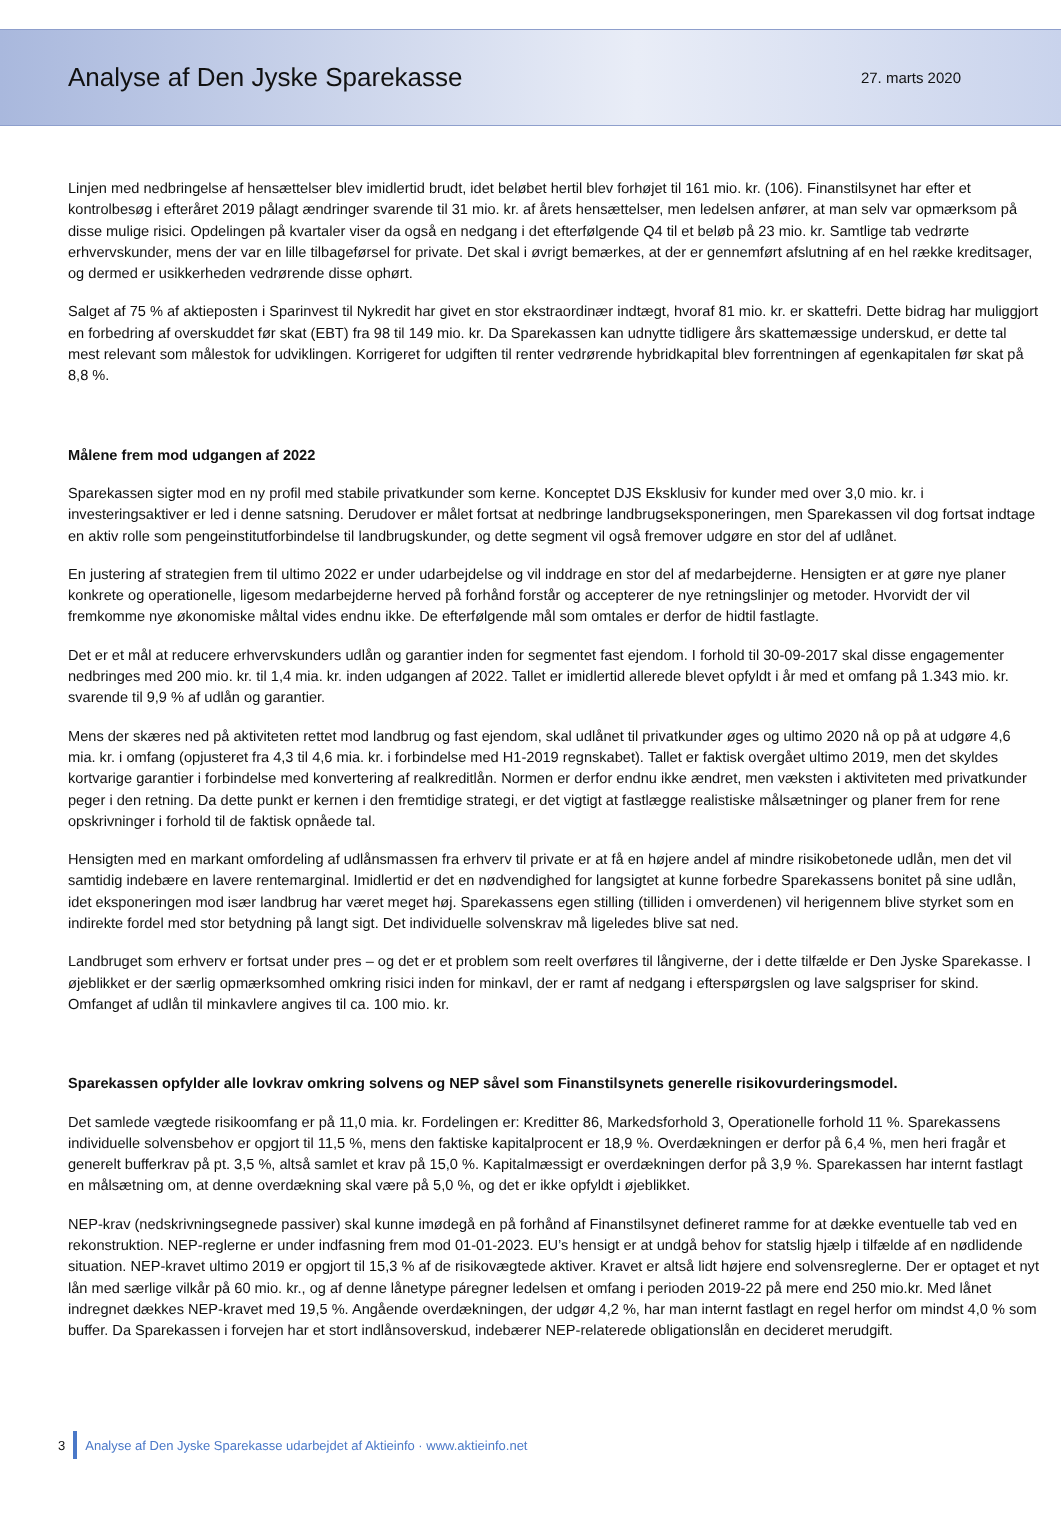Analyse af Den Jyske Sparekasse
27. marts 2020
Linjen med nedbringelse af hensættelser blev imidlertid brudt, idet beløbet hertil blev forhøjet til 161 mio. kr. (106). Finanstilsynet har efter et kontrolbesøg i efteråret 2019 pålagt ændringer svarende til 31 mio. kr. af årets hensættelser, men ledelsen anfører, at man selv var opmærksom på disse mulige risici. Opdelingen på kvartaler viser da også en nedgang i det efterfølgende Q4 til et beløb på 23 mio. kr. Samtlige tab vedrørte erhvervskunder, mens der var en lille tilbageførsel for private. Det skal i øvrigt bemærkes, at der er gennemført afslutning af en hel række kreditsager, og dermed er usikkerheden vedrørende disse ophørt.
Salget af 75 % af aktieposten i Sparinvest til Nykredit har givet en stor ekstraordinær indtægt, hvoraf 81 mio. kr. er skattefri. Dette bidrag har muliggjort en forbedring af overskuddet før skat (EBT) fra 98 til 149 mio. kr. Da Sparekassen kan udnytte tidligere års skattemæssige underskud, er dette tal mest relevant som målestok for udviklingen. Korrigeret for udgiften til renter vedrørende hybridkapital blev forrentningen af egenkapitalen før skat på 8,8 %.
Målene frem mod udgangen af 2022
Sparekassen sigter mod en ny profil med stabile privatkunder som kerne. Konceptet DJS Eksklusiv for kunder med over 3,0 mio. kr. i investeringsaktiver er led i denne satsning. Derudover er målet fortsat at nedbringe landbrugseksponeringen, men Sparekassen vil dog fortsat indtage en aktiv rolle som pengeinstitutforbindelse til landbrugskunder, og dette segment vil også fremover udgøre en stor del af udlånet.
En justering af strategien frem til ultimo 2022 er under udarbejdelse og vil inddrage en stor del af medarbejderne. Hensigten er at gøre nye planer konkrete og operationelle, ligesom medarbejderne herved på forhånd forstår og accepterer de nye retningslinjer og metoder. Hvorvidt der vil fremkomme nye økonomiske måltal vides endnu ikke. De efterfølgende mål som omtales er derfor de hidtil fastlagte.
Det er et mål at reducere erhvervskunders udlån og garantier inden for segmentet fast ejendom. I forhold til 30-09-2017 skal disse engagementer nedbringes med 200 mio. kr. til 1,4 mia. kr. inden udgangen af 2022. Tallet er imidlertid allerede blevet opfyldt i år med et omfang på 1.343 mio. kr. svarende til 9,9 % af udlån og garantier.
Mens der skæres ned på aktiviteten rettet mod landbrug og fast ejendom, skal udlånet til privatkunder øges og ultimo 2020 nå op på at udgøre 4,6 mia. kr. i omfang (opjusteret fra 4,3 til 4,6 mia. kr. i forbindelse med H1-2019 regnskabet). Tallet er faktisk overgået ultimo 2019, men det skyldes kortvarige garantier i forbindelse med konvertering af realkreditlån. Normen er derfor endnu ikke ændret, men væksten i aktiviteten med privatkunder peger i den retning. Da dette punkt er kernen i den fremtidige strategi, er det vigtigt at fastlægge realistiske målsætninger og planer frem for rene opskrivninger i forhold til de faktisk opnåede tal.
Hensigten med en markant omfordeling af udlånsmassen fra erhverv til private er at få en højere andel af mindre risikobetonede udlån, men det vil samtidig indebære en lavere rentemarginal. Imidlertid er det en nødvendighed for langsigtet at kunne forbedre Sparekassens bonitet på sine udlån, idet eksponeringen mod især landbrug har været meget høj. Sparekassens egen stilling (tilliden i omverdenen) vil herigennem blive styrket som en indirekte fordel med stor betydning på langt sigt. Det individuelle solvenskrav må ligeledes blive sat ned.
Landbruget som erhverv er fortsat under pres – og det er et problem som reelt overføres til långiverne, der i dette tilfælde er Den Jyske Sparekasse. I øjeblikket er der særlig opmærksomhed omkring risici inden for minkavl, der er ramt af nedgang i efterspørgslen og lave salgspriser for skind. Omfanget af udlån til minkavlere angives til ca. 100 mio. kr.
Sparekassen opfylder alle lovkrav omkring solvens og NEP såvel som Finanstilsynets generelle risikovurderingsmodel.
Det samlede vægtede risikoomfang er på 11,0 mia. kr. Fordelingen er: Kreditter 86, Markedsforhold 3, Operationelle forhold 11 %. Sparekassens individuelle solvensbehov er opgjort til 11,5 %, mens den faktiske kapitalprocent er 18,9 %. Overdækningen er derfor på 6,4 %, men heri fragår et generelt bufferkrav på pt. 3,5 %, altså samlet et krav på 15,0 %. Kapitalmæssigt er overdækningen derfor på 3,9 %. Sparekassen har internt fastlagt en målsætning om, at denne overdækning skal være på 5,0 %, og det er ikke opfyldt i øjeblikket.
NEP-krav (nedskrivningsegnede passiver) skal kunne imødegå en på forhånd af Finanstilsynet defineret ramme for at dække eventuelle tab ved en rekonstruktion. NEP-reglerne er under indfasning frem mod 01-01-2023. EU’s hensigt er at undgå behov for statslig hjælp i tilfælde af en nødlidende situation. NEP-kravet ultimo 2019 er opgjort til 15,3 % af de risikovægtede aktiver. Kravet er altså lidt højere end solvensreglerne. Der er optaget et nyt lån med særlige vilkår på 60 mio. kr., og af denne lånetype páregner ledelsen et omfang i perioden 2019-22 på mere end 250 mio.kr. Med lånet indregnet dækkes NEP-kravet med 19,5 %. Angående overdækningen, der udgør 4,2 %, har man internt fastlagt en regel herfor om mindst 4,0 % som buffer. Da Sparekassen i forvejen har et stort indlånsoverskud, indebærer NEP-relaterede obligationslån en decideret merudgift.
3 Analyse af Den Jyske Sparekasse udarbejdet af Aktieinfo · www.aktieinfo.net